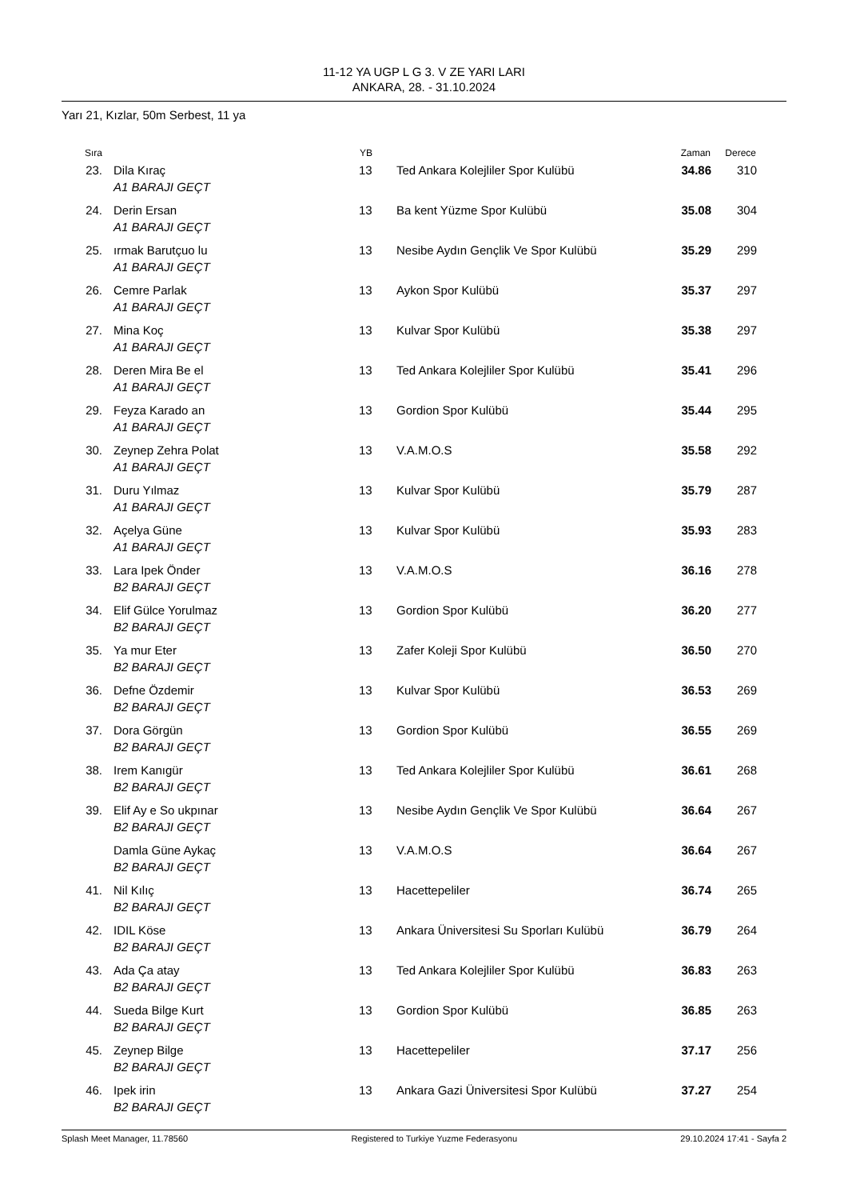11-12 YA UGP L G 3. V ZE YARI LARI
ANKARA, 28. - 31.10.2024
Yarı 21, Kızlar, 50m Serbest, 11 ya
| Sıra | | YB | | Zaman | Derece |
| --- | --- | --- | --- | --- | --- |
| 23. | Dila Kıraç A1 BARAJI GEÇT | 13 | Ted Ankara Kolejliler Spor Kulübü | 34.86 | 310 |
| 24. | Derin Ersan A1 BARAJI GEÇT | 13 | Ba kent Yüzme Spor Kulübü | 35.08 | 304 |
| 25. | ırmak Barutçuo lu A1 BARAJI GEÇT | 13 | Nesibe Aydın Gençlik Ve Spor Kulübü | 35.29 | 299 |
| 26. | Cemre Parlak A1 BARAJI GEÇT | 13 | Aykon Spor Kulübü | 35.37 | 297 |
| 27. | Mina Koç A1 BARAJI GEÇT | 13 | Kulvar Spor Kulübü | 35.38 | 297 |
| 28. | Deren Mira Be el A1 BARAJI GEÇT | 13 | Ted Ankara Kolejliler Spor Kulübü | 35.41 | 296 |
| 29. | Feyza Karado an A1 BARAJI GEÇT | 13 | Gordion Spor Kulübü | 35.44 | 295 |
| 30. | Zeynep Zehra Polat A1 BARAJI GEÇT | 13 | V.A.M.O.S | 35.58 | 292 |
| 31. | Duru Yılmaz A1 BARAJI GEÇT | 13 | Kulvar Spor Kulübü | 35.79 | 287 |
| 32. | Açelya Güne A1 BARAJI GEÇT | 13 | Kulvar Spor Kulübü | 35.93 | 283 |
| 33. | Lara Ipek Önder B2 BARAJI GEÇT | 13 | V.A.M.O.S | 36.16 | 278 |
| 34. | Elif Gülce Yorulmaz B2 BARAJI GEÇT | 13 | Gordion Spor Kulübü | 36.20 | 277 |
| 35. | Ya mur Eter B2 BARAJI GEÇT | 13 | Zafer Koleji Spor Kulübü | 36.50 | 270 |
| 36. | Defne Özdemir B2 BARAJI GEÇT | 13 | Kulvar Spor Kulübü | 36.53 | 269 |
| 37. | Dora Görgün B2 BARAJI GEÇT | 13 | Gordion Spor Kulübü | 36.55 | 269 |
| 38. | Irem Kanıgür B2 BARAJI GEÇT | 13 | Ted Ankara Kolejliler Spor Kulübü | 36.61 | 268 |
| 39. | Elif Ay e So ukpınar B2 BARAJI GEÇT | 13 | Nesibe Aydın Gençlik Ve Spor Kulübü | 36.64 | 267 |
| | Damla Güne Aykaç B2 BARAJI GEÇT | 13 | V.A.M.O.S | 36.64 | 267 |
| 41. | Nil Kılıç B2 BARAJI GEÇT | 13 | Hacettepeliler | 36.74 | 265 |
| 42. | IDIL Köse B2 BARAJI GEÇT | 13 | Ankara Üniversitesi Su Sporları Kulübü | 36.79 | 264 |
| 43. | Ada Ça atay B2 BARAJI GEÇT | 13 | Ted Ankara Kolejliler Spor Kulübü | 36.83 | 263 |
| 44. | Sueda Bilge Kurt B2 BARAJI GEÇT | 13 | Gordion Spor Kulübü | 36.85 | 263 |
| 45. | Zeynep Bilge B2 BARAJI GEÇT | 13 | Hacettepeliler | 37.17 | 256 |
| 46. | Ipek irin B2 BARAJI GEÇT | 13 | Ankara Gazi Üniversitesi Spor Kulübü | 37.27 | 254 |
Splash Meet Manager, 11.78560 Registered to Turkiye Yuzme Federasyonu 29.10.2024 17:41 - Sayfa 2